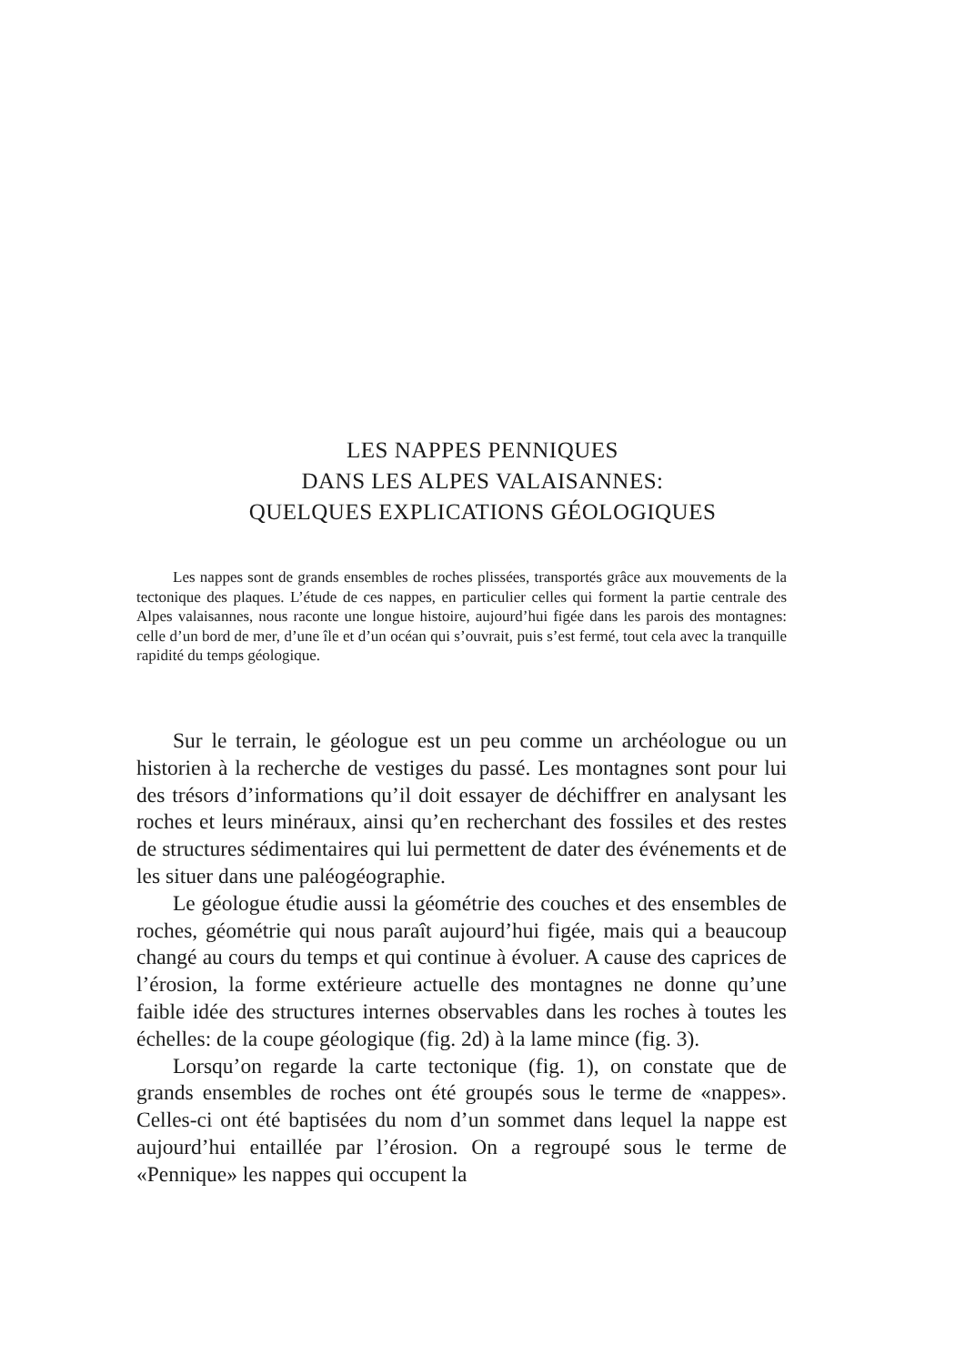LES NAPPES PENNIQUES
DANS LES ALPES VALAISANNES:
QUELQUES EXPLICATIONS GÉOLOGIQUES
Les nappes sont de grands ensembles de roches plissées, transportés grâce aux mouvements de la tectonique des plaques. L’étude de ces nappes, en particulier celles qui forment la partie centrale des Alpes valaisannes, nous raconte une longue histoire, aujourd’hui figée dans les parois des montagnes: celle d’un bord de mer, d’une île et d’un océan qui s’ouvrait, puis s’est fermé, tout cela avec la tranquille rapidité du temps géologique.
Sur le terrain, le géologue est un peu comme un archéologue ou un historien à la recherche de vestiges du passé. Les montagnes sont pour lui des trésors d’informations qu’il doit essayer de déchiffrer en analysant les roches et leurs minéraux, ainsi qu’en recherchant des fossiles et des restes de structures sédimentaires qui lui permettent de dater des événements et de les situer dans une paléogéographie.
Le géologue étudie aussi la géométrie des couches et des ensembles de roches, géométrie qui nous paraît aujourd’hui figée, mais qui a beaucoup changé au cours du temps et qui continue à évoluer. A cause des caprices de l’érosion, la forme extérieure actuelle des montagnes ne donne qu’une faible idée des structures internes observables dans les roches à toutes les échelles: de la coupe géologique (fig. 2d) à la lame mince (fig. 3).
Lorsqu’on regarde la carte tectonique (fig. 1), on constate que de grands ensembles de roches ont été groupés sous le terme de «nappes». Celles-ci ont été baptisées du nom d’un sommet dans lequel la nappe est aujourd’hui entaillée par l’érosion. On a regroupé sous le terme de «Pennique» les nappes qui occupent la